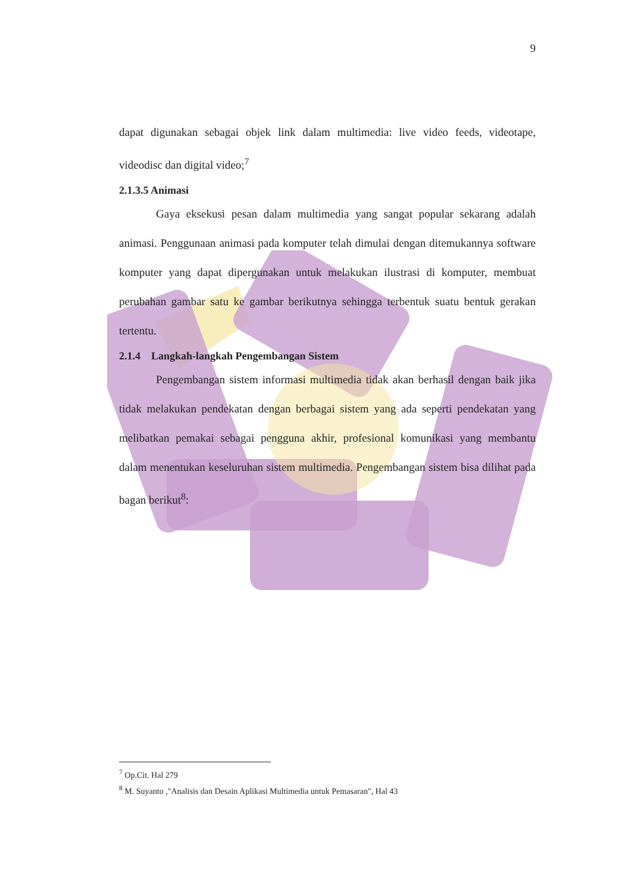9
dapat digunakan sebagai objek link dalam multimedia: live video feeds, videotape, videodisc dan digital video;<sup>7</sup>
2.1.3.5 Animasi
Gaya eksekusi pesan dalam multimedia yang sangat popular sekarang adalah animasi. Penggunaan animasi pada komputer telah dimulai dengan ditemukannya software komputer yang dapat dipergunakan untuk melakukan ilustrasi di komputer, membuat perubahan gambar satu ke gambar berikutnya sehingga terbentuk suatu bentuk gerakan tertentu.
2.1.4 Langkah-langkah Pengembangan Sistem
Pengembangan sistem informasi multimedia tidak akan berhasil dengan baik jika tidak melakukan pendekatan dengan berbagai sistem yang ada seperti pendekatan yang melibatkan pemakai sebagai pengguna akhir, profesional komunikasi yang membantu dalam menentukan keseluruhan sistem multimedia. Pengembangan sistem bisa dilihat pada bagan berikut<sup>8</sup>:
<sup>7</sup> Op.Cit. Hal 279
<sup>8</sup> M. Suyanto ,"Analisis dan Desain Aplikasi Multimedia untuk Pemasaran", Hal 43